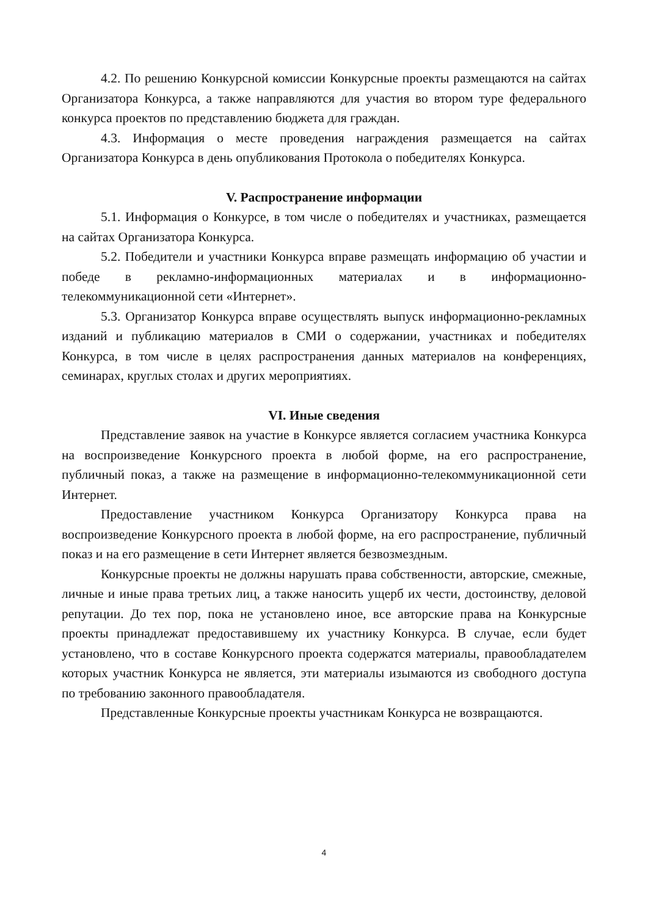4.2. По решению Конкурсной комиссии Конкурсные проекты размещаются на сайтах Организатора Конкурса, а также направляются для участия во втором туре федерального конкурса проектов по представлению бюджета для граждан.
4.3. Информация о месте проведения награждения размещается на сайтах Организатора Конкурса в день опубликования Протокола о победителях Конкурса.
V. Распространение информации
5.1. Информация о Конкурсе, в том числе о победителях и участниках, размещается на сайтах Организатора Конкурса.
5.2. Победители и участники Конкурса вправе размещать информацию об участии и победе в рекламно-информационных материалах и в информационно-телекоммуникационной сети «Интернет».
5.3. Организатор Конкурса вправе осуществлять выпуск информационно-рекламных изданий и публикацию материалов в СМИ о содержании, участниках и победителях Конкурса, в том числе в целях распространения данных материалов на конференциях, семинарах, круглых столах и других мероприятиях.
VI. Иные сведения
Представление заявок на участие в Конкурсе является согласием участника Конкурса на воспроизведение Конкурсного проекта в любой форме, на его распространение, публичный показ, а также на размещение в информационно-телекоммуникационной сети Интернет.
Предоставление участником Конкурса Организатору Конкурса права на воспроизведение Конкурсного проекта в любой форме, на его распространение, публичный показ и на его размещение в сети Интернет является безвозмездным.
Конкурсные проекты не должны нарушать права собственности, авторские, смежные, личные и иные права третьих лиц, а также наносить ущерб их чести, достоинству, деловой репутации. До тех пор, пока не установлено иное, все авторские права на Конкурсные проекты принадлежат предоставившему их участнику Конкурса. В случае, если будет установлено, что в составе Конкурсного проекта содержатся материалы, правообладателем которых участник Конкурса не является, эти материалы изымаются из свободного доступа по требованию законного правообладателя.
Представленные Конкурсные проекты участникам Конкурса не возвращаются.
4